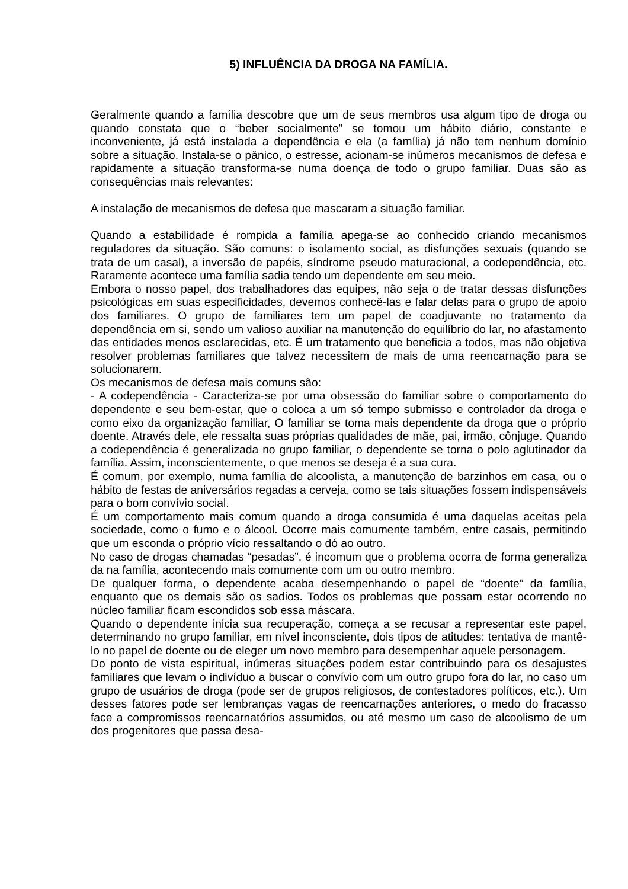5) INFLUÊNCIA DA DROGA NA FAMÍLIA.
Geralmente quando a família descobre que um de seus membros usa algum tipo de droga ou quando constata que o “beber socialmente” se tomou um hábito diário, constante e inconveniente, já está instalada a dependência e ela (a família) já não tem nenhum domínio sobre a situação. Instala-se o pânico, o estresse, acionam-se inúmeros mecanismos de defesa e rapidamente a situação transforma-se numa doença de todo o grupo familiar. Duas são as consequências mais relevantes:
A instalação de mecanismos de defesa que mascaram a situação familiar.
Quando a estabilidade é rompida a família apega-se ao conhecido criando mecanismos reguladores da situação. São comuns: o isolamento social, as disfunções sexuais (quando se trata de um casal), a inversão de papéis, síndrome pseudo maturacional, a codependência, etc. Raramente acontece uma família sadia tendo um dependente em seu meio.
Embora o nosso papel, dos trabalhadores das equipes, não seja o de tratar dessas disfunções psicológicas em suas especificidades, devemos conhecê-las e falar delas para o grupo de apoio dos familiares. O grupo de familiares tem um papel de coadjuvante no tratamento da dependência em si, sendo um valioso auxiliar na manutenção do equilíbrio do lar, no afastamento das entidades menos esclarecidas, etc. É um tratamento que beneficia a todos, mas não objetiva resolver problemas familiares que talvez necessitem de mais de uma reencarnação para se solucionarem.
Os mecanismos de defesa mais comuns são:
- A codependência - Caracteriza-se por uma obsessão do familiar sobre o comportamento do dependente e seu bem-estar, que o coloca a um só tempo submisso e controlador da droga e como eixo da organização familiar, O familiar se toma mais dependente da droga que o próprio doente. Através dele, ele ressalta suas próprias qualidades de mãe, pai, irmão, cônjuge. Quando a codependência é generalizada no grupo familiar, o dependente se torna o polo aglutinador da família. Assim, inconscientemente, o que menos se deseja é a sua cura.
É comum, por exemplo, numa família de alcoolista, a manutenção de barzinhos em casa, ou o hábito de festas de aniversários regadas a cerveja, como se tais situações fossem indispensáveis para o bom convívio social.
É um comportamento mais comum quando a droga consumida é uma daquelas aceitas pela sociedade, como o fumo e o álcool. Ocorre mais comumente também, entre casais, permitindo que um esconda o próprio vício ressaltando o dó ao outro.
No caso de drogas chamadas “pesadas”, é incomum que o problema ocorra de forma generaliza da na família, acontecendo mais comumente com um ou outro membro.
De qualquer forma, o dependente acaba desempenhando o papel de “doente” da família, enquanto que os demais são os sadios. Todos os problemas que possam estar ocorrendo no núcleo familiar ficam escondidos sob essa máscara.
Quando o dependente inicia sua recuperação, começa a se recusar a representar este papel, determinando no grupo familiar, em nível inconsciente, dois tipos de atitudes: tentativa de mantê-lo no papel de doente ou de eleger um novo membro para desempenhar aquele personagem.
Do ponto de vista espiritual, inúmeras situações podem estar contribuindo para os desajustes familiares que levam o indivíduo a buscar o convívio com um outro grupo fora do lar, no caso um grupo de usuários de droga (pode ser de grupos religiosos, de contestadores políticos, etc.). Um desses fatores pode ser lembranças vagas de reencarnações anteriores, o medo do fracasso face a compromissos reencarnatórios assumidos, ou até mesmo um caso de alcoolismo de um dos progenitores que passa desa-